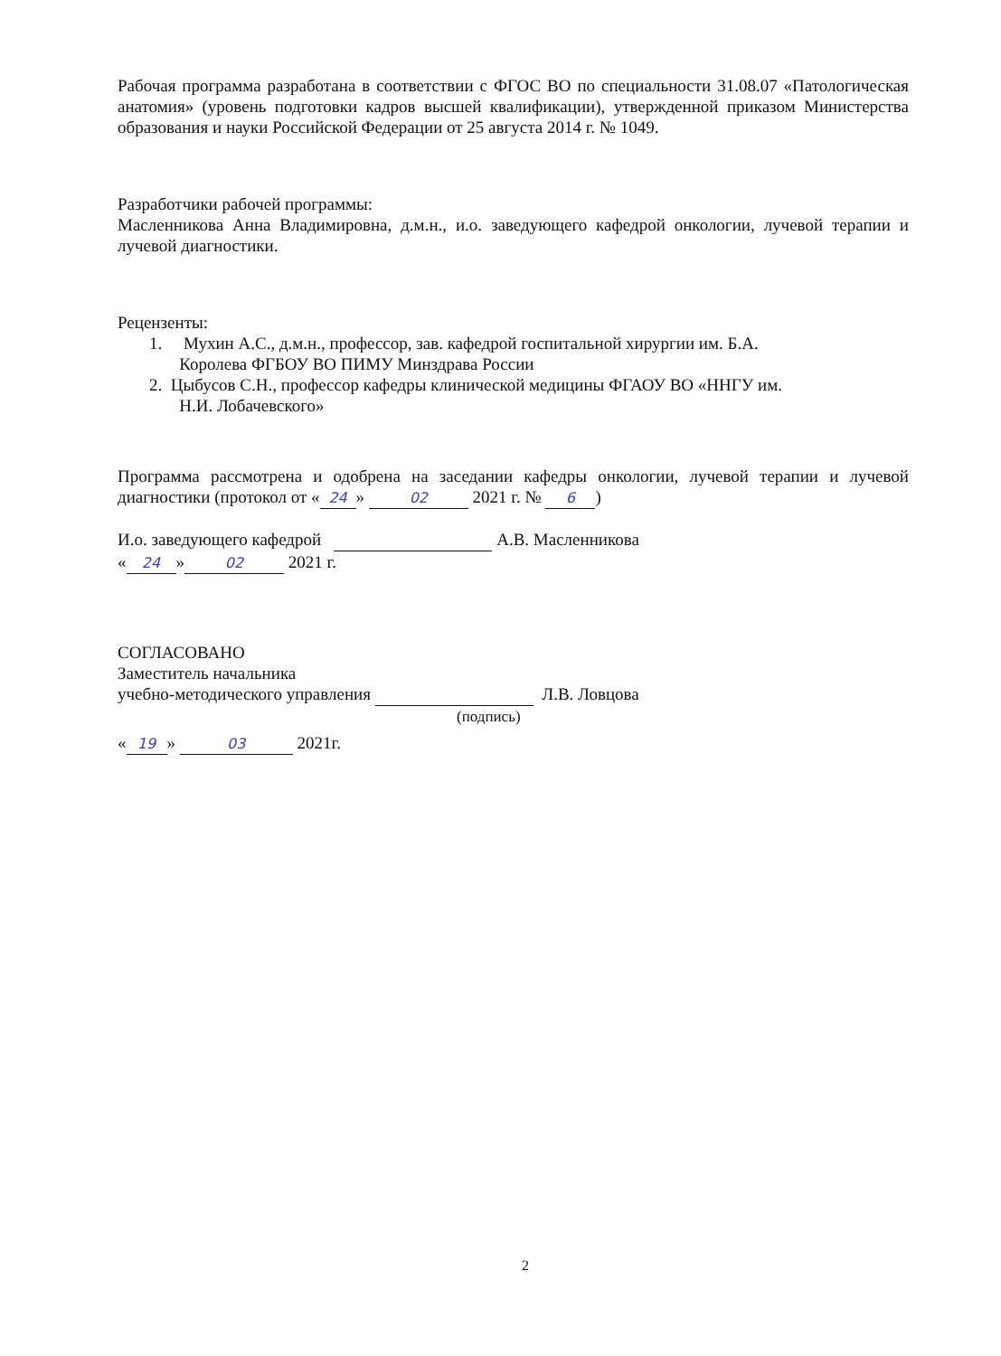Рабочая программа разработана в соответствии с ФГОС ВО по специальности 31.08.07 «Патологическая анатомия» (уровень подготовки кадров высшей квалификации), утвержденной приказом Министерства образования и науки Российской Федерации от 25 августа 2014 г. № 1049.
Разработчики рабочей программы:
Масленникова Анна Владимировна, д.м.н., и.о. заведующего кафедрой онкологии, лучевой терапии и лучевой диагностики.
Рецензенты:
1. Мухин А.С., д.м.н., профессор, зав. кафедрой госпитальной хирургии им. Б.А.
Королева ФГБОУ ВО ПИМУ Минздрава России
2. Цыбусов С.Н., профессор кафедры клинической медицины ФГАОУ ВО «ННГУ им.
Н.И. Лобачевского»
Программа рассмотрена и одобрена на заседании кафедры онкологии, лучевой терапии и лучевой диагностики (протокол от « 24 » 02 2021 г. № 6)
И.о. заведующего кафедрой А.В. Масленникова
« 24 » 02 2021 г.
СОГЛАСОВАНО
Заместитель начальника
учебно-методического управления Л.В. Ловцова
(подпись)
« 19 » 03 2021г.
2